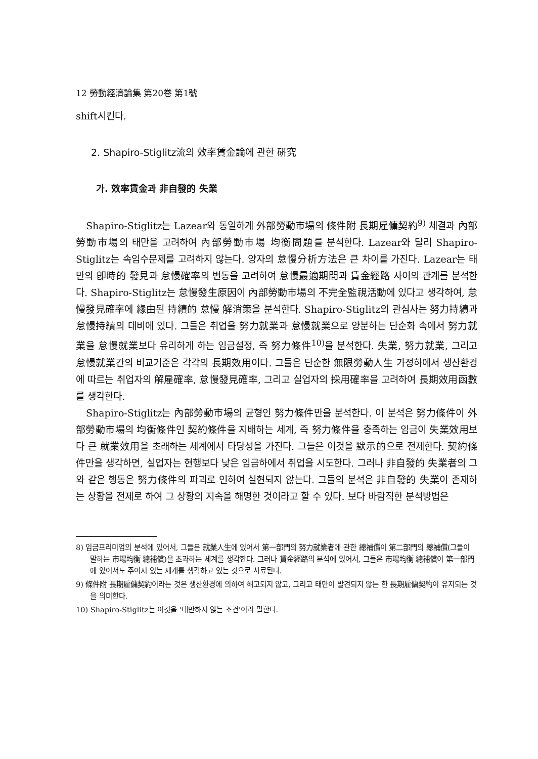12 勞動經濟論集 第20卷 第1號
shift시킨다.
2. Shapiro-Stiglitz流의 效率賃金論에 관한 硏究
가. 效率賃金과 非自發的 失業
Shapiro-Stiglitz는 Lazear와 동일하게 外部勞動市場의 條件附 長期雇傭契約<sup>9)</sup> 체결과 內部勞動市場의 태만을 고려하여 內部勞動市場 均衡問題를 분석한다. Lazear와 달리 Shapiro-Stiglitz는 속임수문제를 고려하지 않는다. 양자의 怠慢分析方法은 큰 차이를 가진다. Lazear는 태만의 卽時的 發見과 怠慢確率의 변동을 고려하여 怠慢最適期間과 賃金經路 사이의 관계를 분석한다. Shapiro-Stiglitz는 怠慢發生原因이 內部勞動市場의 不完全監視活動에 있다고 생각하여, 怠慢發見確率에 緣由된 持續的 怠慢 解消策을 분석한다. Shapiro-Stiglitz의 관심사는 努力持續과 怠慢持續의 대비에 있다. 그들은 취업을 努力就業과 怠慢就業으로 양분하는 단순화 속에서 努力就業을 怠慢就業보다 유리하게 하는 임금설정, 즉 努力條件<sup>10)</sup>을 분석한다. 失業, 努力就業, 그리고 怠慢就業간의 비교기준은 각각의 長期效用이다. 그들은 단순한 無限勞動人生 가정하에서 생산환경에 따르는 취업자의 解雇確率, 怠慢發見確率, 그리고 실업자의 採用確率을 고려하여 長期效用函數를 생각한다.
Shapiro-Stiglitz는 內部勞動市場의 균형인 努力條件만을 분석한다. 이 분석은 努力條件이 外部勞動市場의 均衡條件인 契約條件을 지배하는 세계, 즉 努力條件을 충족하는 임금이 失業效用보다 큰 就業效用을 초래하는 세계에서 타당성을 가진다. 그들은 이것을 默示的으로 전제한다. 契約條件만을 생각하면, 실업자는 현행보다 낮은 임금하에서 취업을 시도한다. 그러나 非自發的 失業者의 그와 같은 행동은 努力條件의 파괴로 인하여 실현되지 않는다. 그들의 분석은 非自發的 失業이 존재하는 상황을 전제로 하여 그 상황의 지속을 해명한 것이라고 할 수 있다. 보다 바람직한 분석방법은
8) 임금프리미엄의 분석에 있어서, 그들은 就業人生에 있어서 第一部門의 努力就業者에 관한 總補償이 第二部門의 總補償(그들이 말하는 市場均衡 總補償)을 초과하는 세계를 생각한다. 그러나 賃金經路의 분석에 있어서, 그들은 市場均衡 總補償이 第一部門에 있어서도 주어져 있는 세계를 생각하고 있는 것으로 사료된다.
9) 條件附 長期雇傭契約이라는 것은 생산환경에 의하여 해고되지 않고, 그리고 태만이 발견되지 않는 한 長期雇傭契約이 유지되는 것을 의미한다.
10) Shapiro-Stiglitz는 이것을 '태만하지 않는 조건'이라 말한다.